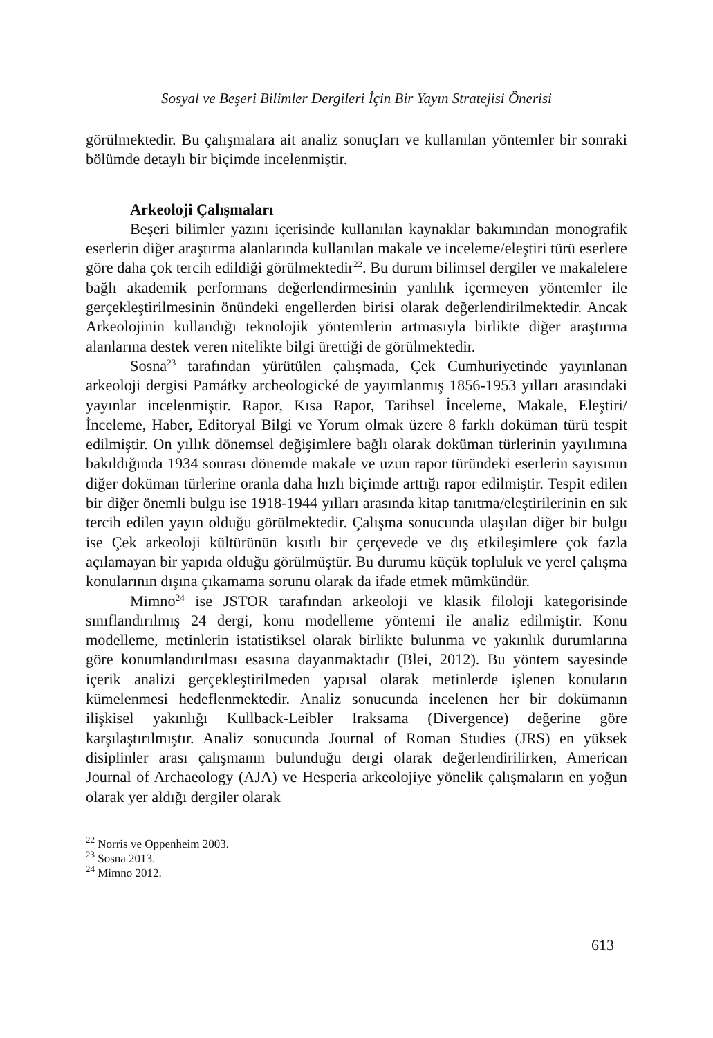Sosyal ve Beşeri Bilimler Dergileri İçin Bir Yayın Stratejisi Önerisi
görülmektedir. Bu çalışmalara ait analiz sonuçları ve kullanılan yöntemler bir sonraki bölümde detaylı bir biçimde incelenmiştir.
Arkeoloji Çalışmaları
Beşeri bilimler yazını içerisinde kullanılan kaynaklar bakımından monografik eserlerin diğer araştırma alanlarında kullanılan makale ve inceleme/eleştiri türü eserlere göre daha çok tercih edildiği görülmektedir<sup>22</sup>. Bu durum bilimsel dergiler ve makalelere bağlı akademik performans değerlendirmesinin yanlılık içermeyen yöntemler ile gerçekleştirilmesinin önündeki engellerden birisi olarak değerlendirilmektedir. Ancak Arkeolojinin kullandığı teknolojik yöntemlerin artmasıyla birlikte diğer araştırma alanlarına destek veren nitelikte bilgi ürettiği de görülmektedir.
Sosna<sup>23</sup> tarafından yürütülen çalışmada, Çek Cumhuriyetinde yayınlanan arkeoloji dergisi Památky archeologické de yayımlanmış 1856-1953 yılları arasındaki yayınlar incelenmiştir. Rapor, Kısa Rapor, Tarihsel İnceleme, Makale, Eleştiri/İnceleme, Haber, Editoryal Bilgi ve Yorum olmak üzere 8 farklı doküman türü tespit edilmiştir. On yıllık dönemsel değişimlere bağlı olarak doküman türlerinin yayılımına bakıldığında 1934 sonrası dönemde makale ve uzun rapor türündeki eserlerin sayısının diğer doküman türlerine oranla daha hızlı biçimde arttığı rapor edilmiştir. Tespit edilen bir diğer önemli bulgu ise 1918-1944 yılları arasında kitap tanıtma/eleştirilerinin en sık tercih edilen yayın olduğu görülmektedir. Çalışma sonucunda ulaşılan diğer bir bulgu ise Çek arkeoloji kültürünün kısıtlı bir çerçevede ve dış etkileşimlere çok fazla açılamayan bir yapıda olduğu görülmüştür. Bu durumu küçük topluluk ve yerel çalışma konularının dışına çıkamama sorunu olarak da ifade etmek mümkündür.
Mimno<sup>24</sup> ise JSTOR tarafından arkeoloji ve klasik filoloji kategorisinde sınıflandırılmış 24 dergi, konu modelleme yöntemi ile analiz edilmiştir. Konu modelleme, metinlerin istatistiksel olarak birlikte bulunma ve yakınlık durumlarına göre konumlandırılması esasına dayanmaktadır (Blei, 2012). Bu yöntem sayesinde içerik analizi gerçekleştirilmeden yapısal olarak metinlerde işlenen konuların kümelenmesi hedeflenmektedir. Analiz sonucunda incelenen her bir dokümanın ilişkisel yakınlığı Kullback-Leibler Iraksama (Divergence) değerine göre karşılaştırılmıştır. Analiz sonucunda Journal of Roman Studies (JRS) en yüksek disiplinler arası çalışmanın bulunduğu dergi olarak değerlendirilirken, American Journal of Archaeology (AJA) ve Hesperia arkeolojiye yönelik çalışmaların en yoğun olarak yer aldığı dergiler olarak
<sup>22</sup> Norris ve Oppenheim 2003.
<sup>23</sup> Sosna 2013.
<sup>24</sup> Mimno 2012.
613